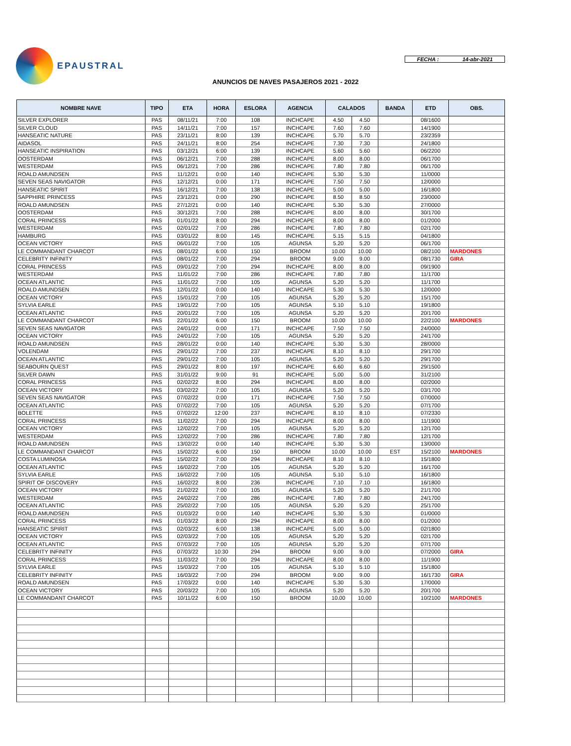EPAUSTRAL
FECHA : 14-abr-2021
ANUNCIOS DE NAVES PASAJEROS 2021 - 2022
| NOMBRE NAVE | TIPO | ETA | HORA | ESLORA | AGENCIA | CALADOS | | BANDA | ETD | OBS. |
| --- | --- | --- | --- | --- | --- | --- | --- | --- | --- | --- |
| SILVER EXPLORER | PAS | 08/11/21 | 7:00 | 108 | INCHCAPE | 4.50 | 4.50 | | 08/1600 | |
| SILVER CLOUD | PAS | 14/11/21 | 7:00 | 157 | INCHCAPE | 7.60 | 7.60 | | 14/1900 | |
| HANSEATIC NATURE | PAS | 23/11/21 | 8:00 | 139 | INCHCAPE | 5.70 | 5.70 | | 23/2359 | |
| AIDASOL | PAS | 24/11/21 | 8:00 | 254 | INCHCAPE | 7.30 | 7.30 | | 24/1800 | |
| HANSEATIC INSPIRATION | PAS | 03/12/21 | 6:00 | 139 | INCHCAPE | 5.60 | 5.60 | | 06/2200 | |
| OOSTERDAM | PAS | 06/12/21 | 7:00 | 288 | INCHCAPE | 8.00 | 8.00 | | 06/1700 | |
| WESTERDAM | PAS | 06/12/21 | 7:00 | 286 | INCHCAPE | 7.80 | 7.80 | | 06/1700 | |
| ROALD AMUNDSEN | PAS | 11/12/21 | 0:00 | 140 | INCHCAPE | 5.30 | 5.30 | | 11/0000 | |
| SEVEN SEAS NAVIGATOR | PAS | 12/12/21 | 0:00 | 171 | INCHCAPE | 7.50 | 7.50 | | 12/0000 | |
| HANSEATIC SPIRIT | PAS | 16/12/21 | 7:00 | 138 | INCHCAPE | 5.00 | 5.00 | | 16/1800 | |
| SAPPHIRE PRINCESS | PAS | 23/12/21 | 0:00 | 290 | INCHCAPE | 8.50 | 8.50 | | 23/0000 | |
| ROALD AMUNDSEN | PAS | 27/12/21 | 0:00 | 140 | INCHCAPE | 5.30 | 5.30 | | 27/0000 | |
| OOSTERDAM | PAS | 30/12/21 | 7:00 | 288 | INCHCAPE | 8.00 | 8.00 | | 30/1700 | |
| CORAL PRINCESS | PAS | 01/01/22 | 8:00 | 294 | INCHCAPE | 8.00 | 8.00 | | 01/2000 | |
| WESTERDAM | PAS | 02/01/22 | 7:00 | 286 | INCHCAPE | 7.80 | 7.80 | | 02/1700 | |
| HAMBURG | PAS | 03/01/22 | 8:00 | 145 | INCHCAPE | 5.15 | 5.15 | | 04/1800 | |
| OCEAN VICTORY | PAS | 06/01/22 | 7:00 | 105 | AGUNSA | 5.20 | 5.20 | | 06/1700 | |
| LE COMMANDANT CHARCOT | PAS | 08/01/22 | 6:00 | 150 | BROOM | 10.00 | 10.00 | | 08/2100 | MARDONES |
| CELEBRITY INFINITY | PAS | 08/01/22 | 7:00 | 294 | BROOM | 9.00 | 9.00 | | 08/1730 | GIRA |
| CORAL PRINCESS | PAS | 09/01/22 | 7:00 | 294 | INCHCAPE | 8.00 | 8.00 | | 09/1900 | |
| WESTERDAM | PAS | 11/01/22 | 7:00 | 286 | INCHCAPE | 7.80 | 7.80 | | 11/1700 | |
| OCEAN ATLANTIC | PAS | 11/01/22 | 7:00 | 105 | AGUNSA | 5.20 | 5.20 | | 11/1700 | |
| ROALD AMUNDSEN | PAS | 12/01/22 | 0:00 | 140 | INCHCAPE | 5.30 | 5.30 | | 12/0000 | |
| OCEAN VICTORY | PAS | 15/01/22 | 7:00 | 105 | AGUNSA | 5.20 | 5.20 | | 15/1700 | |
| SYLVIA EARLE | PAS | 19/01/22 | 7:00 | 105 | AGUNSA | 5.10 | 5.10 | | 19/1800 | |
| OCEAN ATLANTIC | PAS | 20/01/22 | 7:00 | 105 | AGUNSA | 5.20 | 5.20 | | 20/1700 | |
| LE COMMANDANT CHARCOT | PAS | 22/01/22 | 6:00 | 150 | BROOM | 10.00 | 10.00 | | 22/2100 | MARDONES |
| SEVEN SEAS NAVIGATOR | PAS | 24/01/22 | 0:00 | 171 | INCHCAPE | 7.50 | 7.50 | | 24/0000 | |
| OCEAN VICTORY | PAS | 24/01/22 | 7:00 | 105 | AGUNSA | 5.20 | 5.20 | | 24/1700 | |
| ROALD AMUNDSEN | PAS | 28/01/22 | 0:00 | 140 | INCHCAPE | 5.30 | 5.30 | | 28/0000 | |
| VOLENDAM | PAS | 29/01/22 | 7:00 | 237 | INCHCAPE | 8.10 | 8.10 | | 29/1700 | |
| OCEAN ATLANTIC | PAS | 29/01/22 | 7:00 | 105 | AGUNSA | 5.20 | 5.20 | | 29/1700 | |
| SEABOURN QUEST | PAS | 29/01/22 | 8:00 | 197 | INCHCAPE | 6.60 | 6.60 | | 29/1500 | |
| SILVER DAWN | PAS | 31/01/22 | 9:00 | 91 | INCHCAPE | 5.00 | 5.00 | | 31/2100 | |
| CORAL PRINCESS | PAS | 02/02/22 | 8:00 | 294 | INCHCAPE | 8.00 | 8.00 | | 02/2000 | |
| OCEAN VICTORY | PAS | 03/02/22 | 7:00 | 105 | AGUNSA | 5.20 | 5.20 | | 03/1700 | |
| SEVEN SEAS NAVIGATOR | PAS | 07/02/22 | 0:00 | 171 | INCHCAPE | 7.50 | 7.50 | | 07/0000 | |
| OCEAN ATLANTIC | PAS | 07/02/22 | 7:00 | 105 | AGUNSA | 5.20 | 5.20 | | 07/1700 | |
| BOLETTE | PAS | 07/02/22 | 12:00 | 237 | INCHCAPE | 8.10 | 8.10 | | 07/2330 | |
| CORAL PRINCESS | PAS | 11/02/22 | 7:00 | 294 | INCHCAPE | 8.00 | 8.00 | | 11/1900 | |
| OCEAN VICTORY | PAS | 12/02/22 | 7:00 | 105 | AGUNSA | 5.20 | 5.20 | | 12/1700 | |
| WESTERDAM | PAS | 12/02/22 | 7:00 | 286 | INCHCAPE | 7.80 | 7.80 | | 12/1700 | |
| ROALD AMUNDSEN | PAS | 13/02/22 | 0:00 | 140 | INCHCAPE | 5.30 | 5.30 | | 13/0000 | |
| LE COMMANDANT CHARCOT | PAS | 15/02/22 | 6:00 | 150 | BROOM | 10.00 | 10.00 | EST | 15/2100 | MARDONES |
| COSTA LUMINOSA | PAS | 15/02/22 | 7:00 | 294 | INCHCAPE | 8.10 | 8.10 | | 15/1800 | |
| OCEAN ATLANTIC | PAS | 16/02/22 | 7:00 | 105 | AGUNSA | 5.20 | 5.20 | | 16/1700 | |
| SYLVIA EARLE | PAS | 16/02/22 | 7:00 | 105 | AGUNSA | 5.10 | 5.10 | | 16/1800 | |
| SPIRIT OF DISCOVERY | PAS | 16/02/22 | 8:00 | 236 | INCHCAPE | 7.10 | 7.10 | | 16/1800 | |
| OCEAN VICTORY | PAS | 21/02/22 | 7:00 | 105 | AGUNSA | 5.20 | 5.20 | | 21/1700 | |
| WESTERDAM | PAS | 24/02/22 | 7:00 | 286 | INCHCAPE | 7.80 | 7.80 | | 24/1700 | |
| OCEAN ATLANTIC | PAS | 25/02/22 | 7:00 | 105 | AGUNSA | 5.20 | 5.20 | | 25/1700 | |
| ROALD AMUNDSEN | PAS | 01/03/22 | 0:00 | 140 | INCHCAPE | 5.30 | 5.30 | | 01/0000 | |
| CORAL PRINCESS | PAS | 01/03/22 | 8:00 | 294 | INCHCAPE | 8.00 | 8.00 | | 01/2000 | |
| HANSEATIC SPIRIT | PAS | 02/03/22 | 6:00 | 138 | INCHCAPE | 5.00 | 5.00 | | 02/1800 | |
| OCEAN VICTORY | PAS | 02/03/22 | 7:00 | 105 | AGUNSA | 5.20 | 5.20 | | 02/1700 | |
| OCEAN ATLANTIC | PAS | 07/03/22 | 7:00 | 105 | AGUNSA | 5.20 | 5.20 | | 07/1700 | |
| CELEBRITY INFINITY | PAS | 07/03/22 | 10:30 | 294 | BROOM | 9.00 | 9.00 | | 07/2000 | GIRA |
| CORAL PRINCESS | PAS | 11/03/22 | 7:00 | 294 | INCHCAPE | 8.00 | 8.00 | | 11/1900 | |
| SYLVIA EARLE | PAS | 15/03/22 | 7:00 | 105 | AGUNSA | 5.10 | 5.10 | | 15/1800 | |
| CELEBRITY INFINITY | PAS | 16/03/22 | 7:00 | 294 | BROOM | 9.00 | 9.00 | | 16/1730 | GIRA |
| ROALD AMUNDSEN | PAS | 17/03/22 | 0:00 | 140 | INCHCAPE | 5.30 | 5.30 | | 17/0000 | |
| OCEAN VICTORY | PAS | 20/03/22 | 7:00 | 105 | AGUNSA | 5.20 | 5.20 | | 20/1700 | |
| LE COMMANDANT CHARCOT | PAS | 10/11/22 | 6:00 | 150 | BROOM | 10.00 | 10.00 | | 10/2100 | MARDONES |